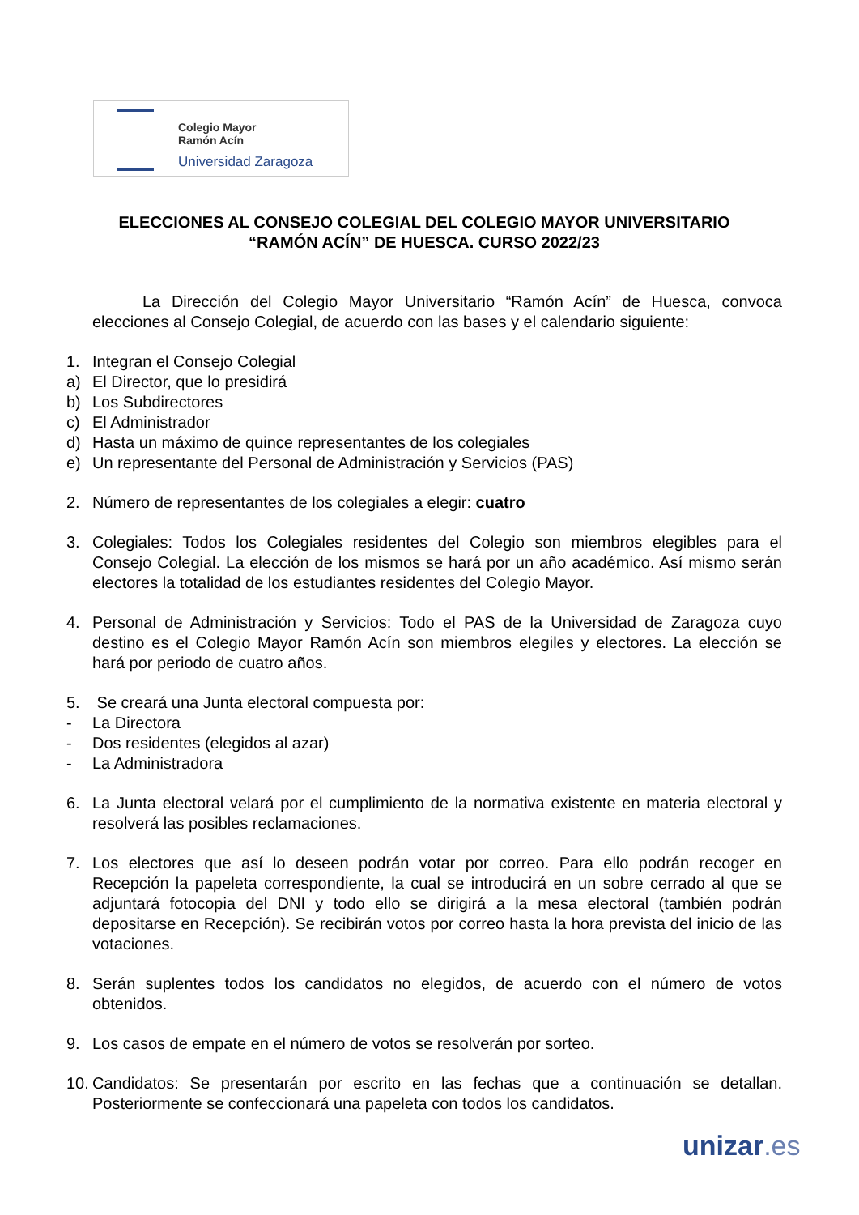Colegio Mayor
Ramón Acín
Universidad Zaragoza
ELECCIONES AL CONSEJO COLEGIAL DEL COLEGIO MAYOR UNIVERSITARIO
“RAMÓN ACÍN” DE HUESCA. CURSO 2022/23
La Dirección del Colegio Mayor Universitario “Ramón Acín” de Huesca, convoca elecciones al Consejo Colegial, de acuerdo con las bases y el calendario siguiente:
1. Integran el Consejo Colegial
a) El Director, que lo presidirá
b) Los Subdirectores
c) El Administrador
d) Hasta un máximo de quince representantes de los colegiales
e) Un representante del Personal de Administración y Servicios (PAS)
2. Número de representantes de los colegiales a elegir: cuatro
3. Colegiales: Todos los Colegiales residentes del Colegio son miembros elegibles para el Consejo Colegial. La elección de los mismos se hará por un año académico. Así mismo serán electores la totalidad de los estudiantes residentes del Colegio Mayor.
4. Personal de Administración y Servicios: Todo el PAS de la Universidad de Zaragoza cuyo destino es el Colegio Mayor Ramón Acín son miembros elegiles y electores. La elección se hará por periodo de cuatro años.
5. Se creará una Junta electoral compuesta por:
- La Directora
- Dos residentes (elegidos al azar)
- La Administradora
6. La Junta electoral velará por el cumplimiento de la normativa existente en materia electoral y resolverá las posibles reclamaciones.
7. Los electores que así lo deseen podrán votar por correo. Para ello podrán recoger en Recepción la papeleta correspondiente, la cual se introducirá en un sobre cerrado al que se adjuntará fotocopia del DNI y todo ello se dirigirá a la mesa electoral (también podrán depositarse en Recepción). Se recibirán votos por correo hasta la hora prevista del inicio de las votaciones.
8. Serán suplentes todos los candidatos no elegidos, de acuerdo con el número de votos obtenidos.
9. Los casos de empate en el número de votos se resolverán por sorteo.
10. Candidatos: Se presentarán por escrito en las fechas que a continuación se detallan. Posteriormente se confeccionará una papeleta con todos los candidatos.
unizar.es